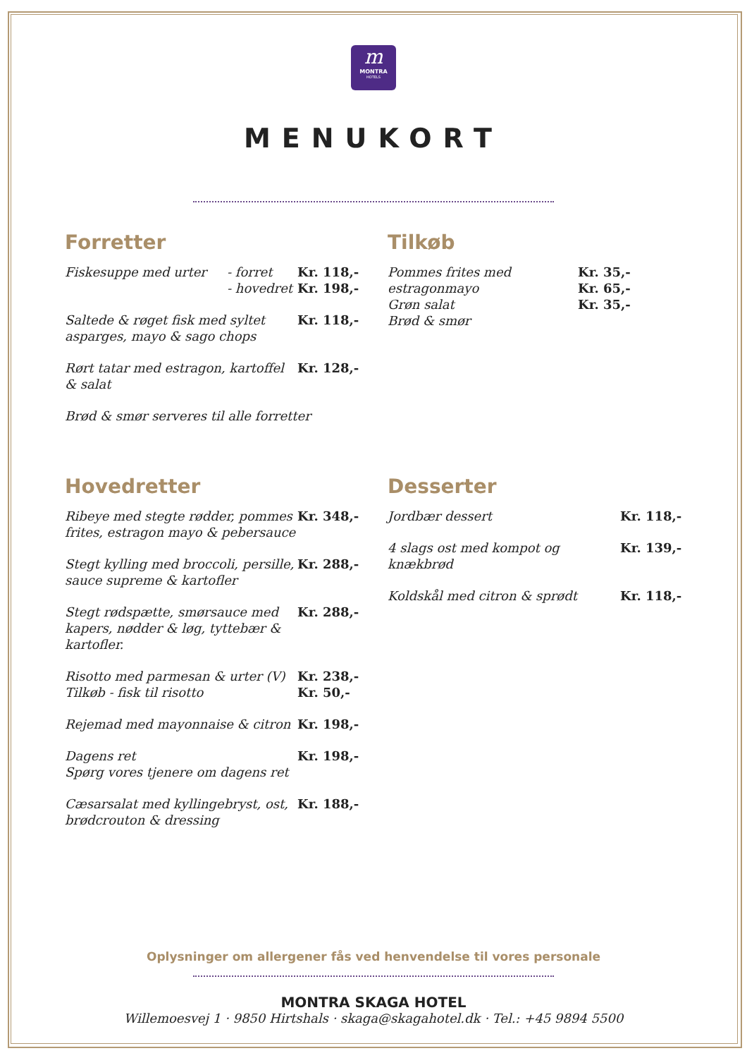m
MONTRA
HOTELS
MENUKORT
Forretter
Fiskesuppe med urter - forret
- hovedret
Kr. 118,-
Kr. 198,-
Saltede & røget fisk med syltet asparges, mayo & sago chops
Kr. 118,-
Rørt tatar med estragon, kartoffel & salat
Kr. 128,-
Brød & smør serveres til alle forretter
Tilkøb
Pommes frites med estragonmayo
Grøn salat
Brød & smør
Kr. 35,-
Kr. 65,-
Kr. 35,-
Hovedretter
Ribeye med stegte rødder, pommes frites, estragon mayo & pebersauce
Kr. 348,-
Stegt kylling med broccoli, persille, sauce supreme & kartofler
Kr. 288,-
Stegt rødspætte, smørsauce med kapers, nødder & løg, tyttebær & kartofler.
Kr. 288,-
Risotto med parmesan & urter (V)
Tilkøb - fisk til risotto
Kr. 238,-
Kr. 50,-
Rejemad med mayonnaise & citron
Kr. 198,-
Dagens ret
Spørg vores tjenere om dagens ret
Kr. 198,-
Cæsarsalat med kyllingebryst, ost, brødcrouton & dressing
Kr. 188,-
Desserter
Jordbær dessert Kr. 118,-
4 slags ost med kompot og knækbrød
Kr. 139,-
Koldskål med citron & sprødt Kr. 118,-
Oplysninger om allergener fås ved henvendelse til vores personale
MONTRA SKAGA HOTEL
Willemoesvej 1 · 9850 Hirtshals · skaga@skagahotel.dk · Tel.: +45 9894 5500